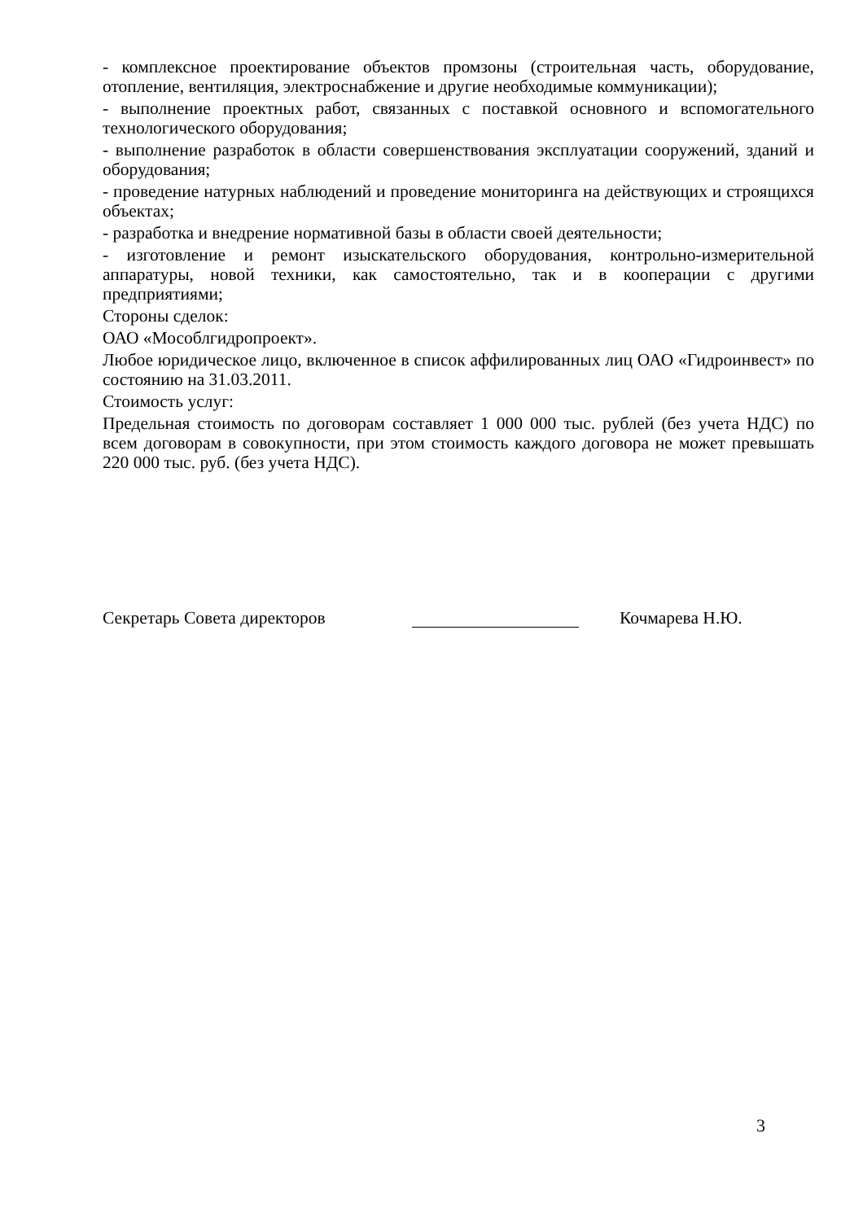- комплексное проектирование объектов промзоны (строительная часть, оборудование, отопление, вентиляция, электроснабжение и другие необходимые коммуникации);
- выполнение проектных работ, связанных с поставкой основного и вспомогательного технологического оборудования;
- выполнение разработок в области совершенствования эксплуатации сооружений, зданий и оборудования;
- проведение натурных наблюдений и проведение мониторинга на действующих и строящихся объектах;
- разработка и внедрение нормативной базы в области своей деятельности;
- изготовление и ремонт изыскательского оборудования, контрольно-измерительной аппаратуры, новой техники, как самостоятельно, так и в кооперации с другими предприятиями;
Стороны сделок:
ОАО «Мособлгидропроект».
Любое юридическое лицо, включенное в список аффилированных лиц ОАО «Гидроинвест» по состоянию на 31.03.2011.
Стоимость услуг:
Предельная стоимость по договорам составляет 1 000 000 тыс. рублей (без учета НДС) по всем договорам в совокупности, при этом стоимость каждого договора не может превышать 220 000 тыс. руб. (без учета НДС).
Секретарь Совета директоров
Кочмарева Н.Ю.
3